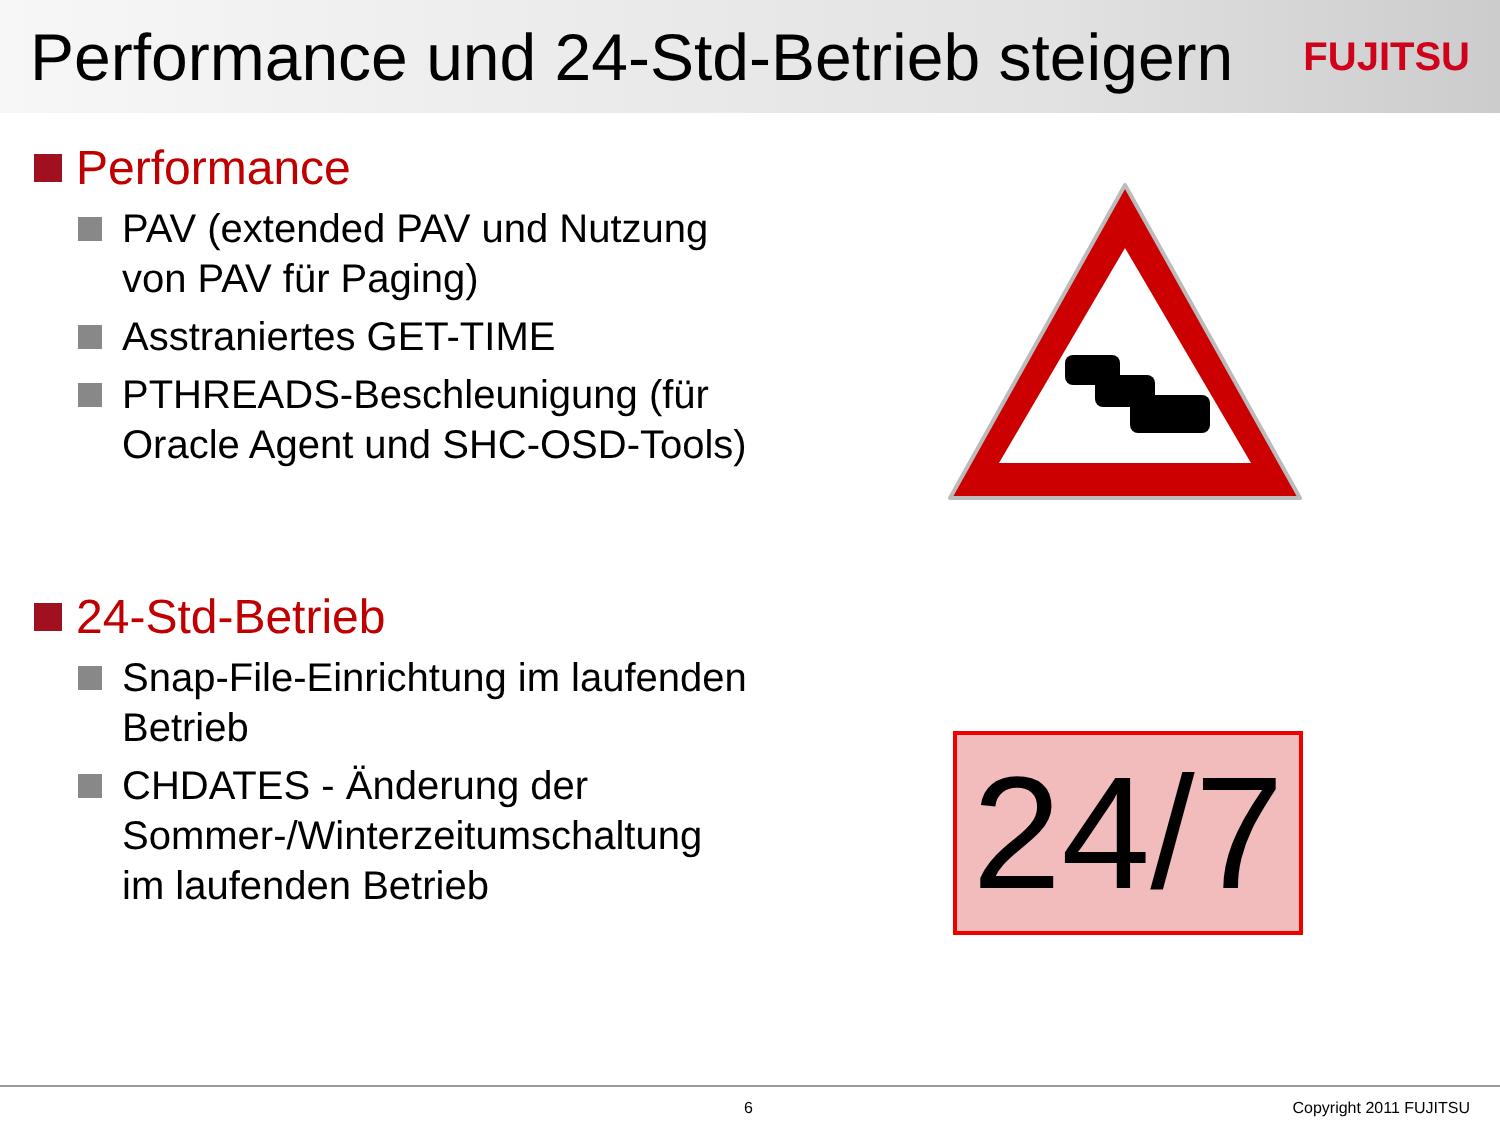Performance und 24-Std-Betrieb steigern
FUJITSU
Performance
PAV (extended PAV und Nutzung von PAV für Paging)
Asstraniertes GET-TIME
PTHREADS-Beschleunigung (für Oracle Agent und SHC-OSD-Tools)
24-Std-Betrieb
Snap-File-Einrichtung im laufenden Betrieb
CHDATES - Änderung der Sommer-/Winterzeitumschaltung im laufenden Betrieb
24/7
6 Copyright 2011 FUJITSU